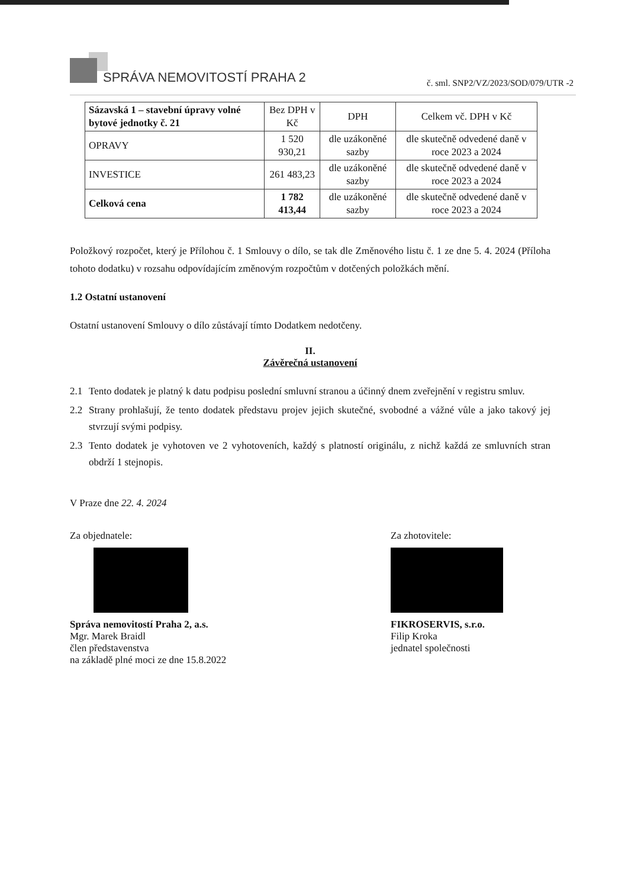SPRÁVA NEMOVITOSTÍ PRAHA 2
č. sml. SNP2/VZ/2023/SOD/079/UTR -2
| Sázavská 1 – stavební úpravy volné bytové jednotky č. 21 | Bez DPH v Kč | DPH | Celkem vč. DPH v Kč |
| OPRAVY | 1 520 930,21 | dle uzákoněné sazby | dle skutečně odvedené daně v roce 2023 a 2024 |
| INVESTICE | 261 483,23 | dle uzákoněné sazby | dle skutečně odvedené daně v roce 2023 a 2024 |
| Celková cena | 1 782 413,44 | dle uzákoněné sazby | dle skutečně odvedené daně v roce 2023 a 2024 |
Položkový rozpočet, který je Přílohou č. 1 Smlouvy o dílo, se tak dle Změnového listu č. 1 ze dne 5. 4. 2024 (Příloha tohoto dodatku) v rozsahu odpovídajícím změnovým rozpočtům v dotčených položkách mění.
1.2 Ostatní ustanovení
Ostatní ustanovení Smlouvy o dílo zůstávají tímto Dodatkem nedotčeny.
II.
Závěrečná ustanovení
2.1 Tento dodatek je platný k datu podpisu poslední smluvní stranou a účinný dnem zveřejnění v registru smluv.
2.2 Strany prohlašují, že tento dodatek představu projev jejich skutečné, svobodné a vážné vůle a jako takový jej stvrzují svými podpisy.
2.3 Tento dodatek je vyhotoven ve 2 vyhotoveních, každý s platností originálu, z nichž každá ze smluvních stran obdrží 1 stejnopis.
V Praze dne 22. 4. 2024
Za objednatele:
Správa nemovitostí Praha 2, a.s.
Mgr. Marek Braidl
člen představenstva
na základě plné moci ze dne 15.8.2022
Za zhotovitele:
FIKROSERVIS, s.r.o.
Filip Kroka
jednatel společnosti